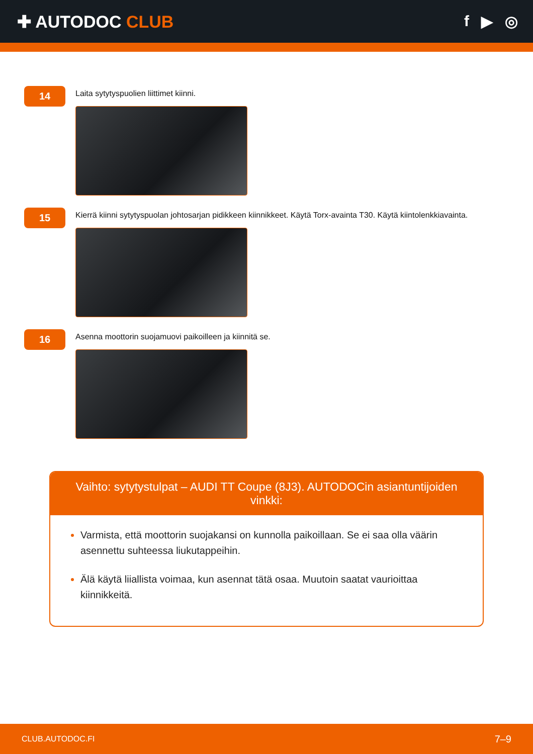✚ AUTODOC CLUB f ▶ ◎
14
Laita sytytyspuolien liittimet kiinni.
15
Kierrä kiinni sytytyspuolan johtosarjan pidikkeen kiinnikkeet. Käytä Torx-avainta T30. Käytä kiintolenkkiavainta.
16
Asenna moottorin suojamuovi paikoilleen ja kiinnitä se.
Vaihto: sytytystulpat – AUDI TT Coupe (8J3). AUTODOCin asiantuntijoiden vinkki:
Varmista, että moottorin suojakansi on kunnolla paikoillaan. Se ei saa olla väärin asennettu suhteessa liukutappeihin.
Älä käytä liiallista voimaa, kun asennat tätä osaa. Muutoin saatat vaurioittaa kiinnikkeitä.
CLUB.AUTODOC.FI 7–9